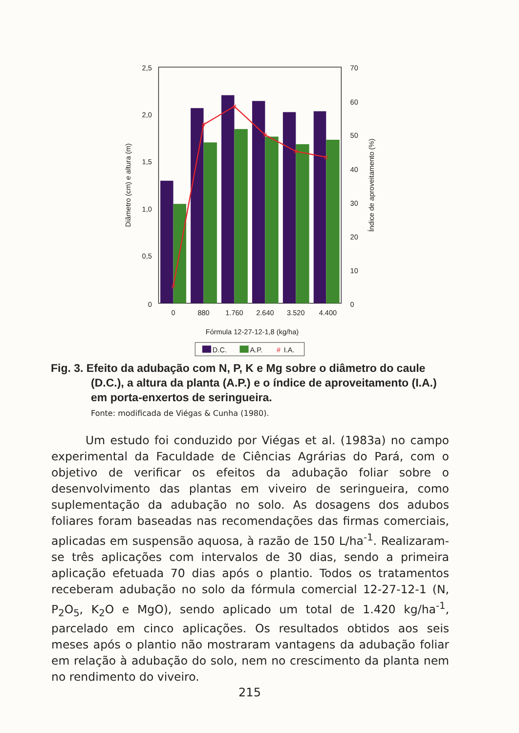#
#
#
#
#
#
2,5
2,0
1,5
1,0
0,5
0
70
60
50
40
30
20
10
0
0
880
1.760
2.640
3.520
4.400
Fórmula 12-27-12-1,8 (kg/ha)
Diâmetro (cm) e altura (m)
Índice de aproveitamento (%)
D.C.
A.P.
#
I.A.
Fig. 3. Efeito da adubação com N, P, K e Mg sobre o diâmetro do caule
(D.C.), a altura da planta (A.P.) e o índice de aproveitamento (I.A.)
em porta-enxertos de seringueira.
Fonte: modificada de Viégas & Cunha (1980).
Um estudo foi conduzido por Viégas et al. (1983a) no campo experimental da Faculdade de Ciências Agrárias do Pará, com o objetivo de verificar os efeitos da adubação foliar sobre o desenvolvimento das plantas em viveiro de seringueira, como suplementação da adubação no solo. As dosagens dos adubos foliares foram baseadas nas recomendações das firmas comerciais, aplicadas em suspensão aquosa, à razão de 150 L/ha<sup>-1</sup>. Realizaram-se três aplicações com intervalos de 30 dias, sendo a primeira aplicação efetuada 70 dias após o plantio. Todos os tratamentos receberam adubação no solo da fórmula comercial 12-27-12-1 (N, P<sub>2</sub>O<sub>5</sub>, K<sub>2</sub>O e MgO), sendo aplicado um total de 1.420 kg/ha<sup>-1</sup>, parcelado em cinco aplicações. Os resultados obtidos aos seis meses após o plantio não mostraram vantagens da adubação foliar em relação à adubação do solo, nem no crescimento da planta nem no rendimento do viveiro.
215